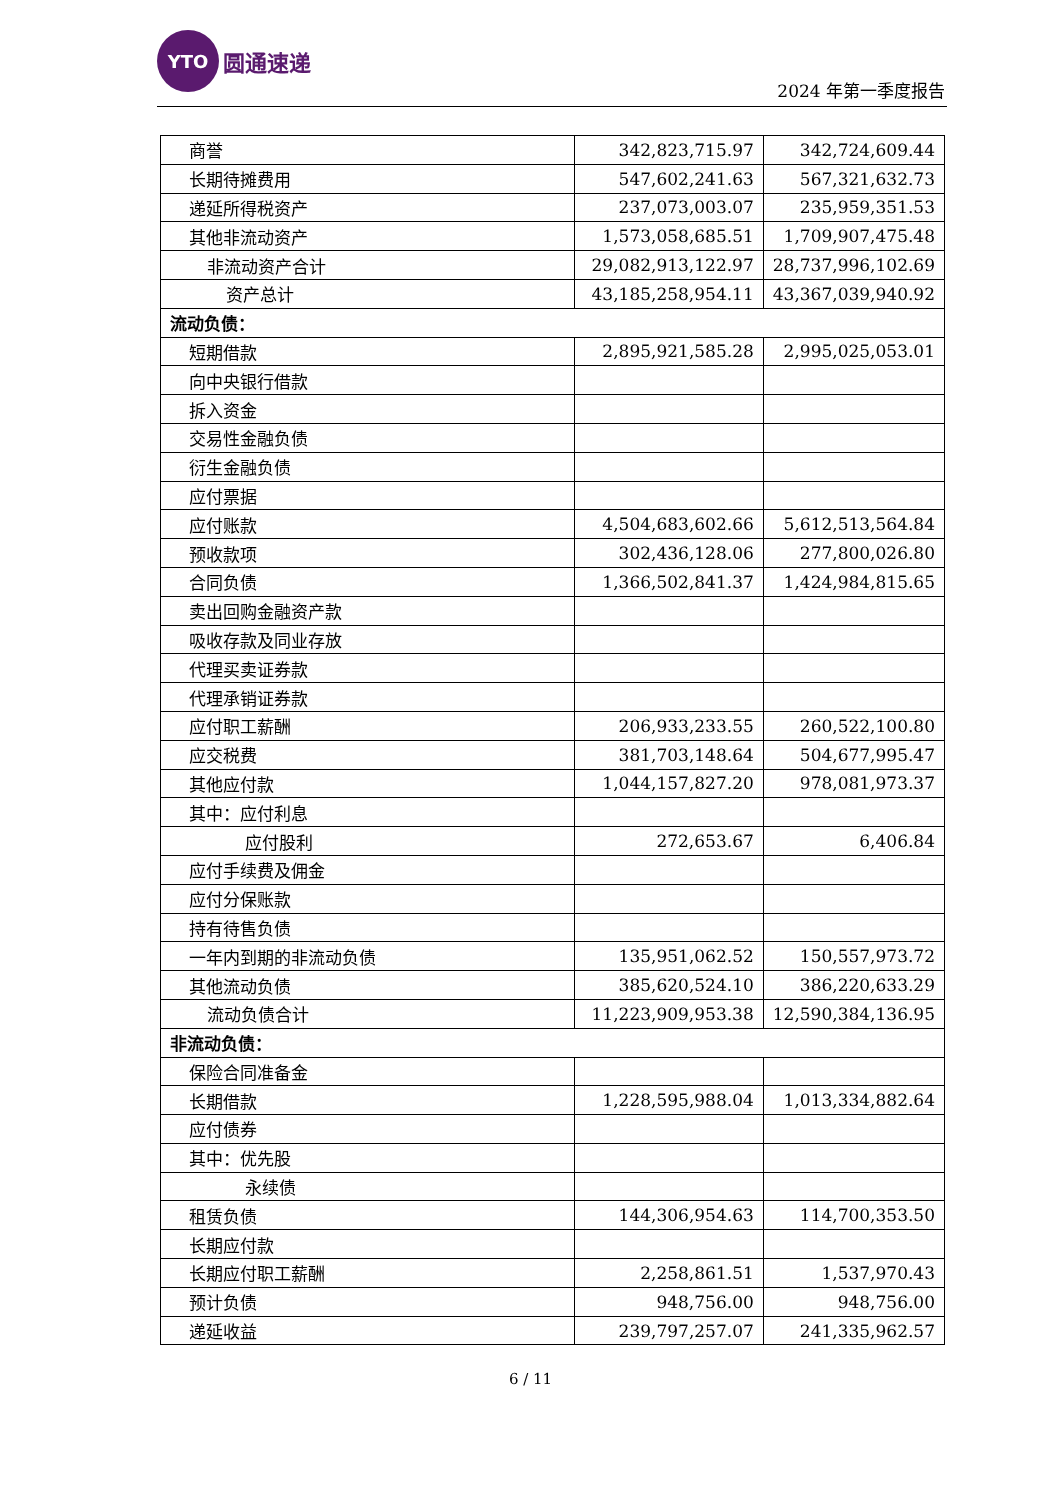YTO
圆通速递
2024 年第一季度报告
| 商誉 | 342,823,715.97 | 342,724,609.44 |
| 长期待摊费用 | 547,602,241.63 | 567,321,632.73 |
| 递延所得税资产 | 237,073,003.07 | 235,959,351.53 |
| 其他非流动资产 | 1,573,058,685.51 | 1,709,907,475.48 |
| 非流动资产合计 | 29,082,913,122.97 | 28,737,996,102.69 |
| 资产总计 | 43,185,258,954.11 | 43,367,039,940.92 |
| 流动负债： | | |
| 短期借款 | 2,895,921,585.28 | 2,995,025,053.01 |
| 向中央银行借款 | | |
| 拆入资金 | | |
| 交易性金融负债 | | |
| 衍生金融负债 | | |
| 应付票据 | | |
| 应付账款 | 4,504,683,602.66 | 5,612,513,564.84 |
| 预收款项 | 302,436,128.06 | 277,800,026.80 |
| 合同负债 | 1,366,502,841.37 | 1,424,984,815.65 |
| 卖出回购金融资产款 | | |
| 吸收存款及同业存放 | | |
| 代理买卖证券款 | | |
| 代理承销证券款 | | |
| 应付职工薪酬 | 206,933,233.55 | 260,522,100.80 |
| 应交税费 | 381,703,148.64 | 504,677,995.47 |
| 其他应付款 | 1,044,157,827.20 | 978,081,973.37 |
| 其中：应付利息 | | |
| 应付股利 | 272,653.67 | 6,406.84 |
| 应付手续费及佣金 | | |
| 应付分保账款 | | |
| 持有待售负债 | | |
| 一年内到期的非流动负债 | 135,951,062.52 | 150,557,973.72 |
| 其他流动负债 | 385,620,524.10 | 386,220,633.29 |
| 流动负债合计 | 11,223,909,953.38 | 12,590,384,136.95 |
| 非流动负债： | | |
| 保险合同准备金 | | |
| 长期借款 | 1,228,595,988.04 | 1,013,334,882.64 |
| 应付债券 | | |
| 其中：优先股 | | |
| 永续债 | | |
| 租赁负债 | 144,306,954.63 | 114,700,353.50 |
| 长期应付款 | | |
| 长期应付职工薪酬 | 2,258,861.51 | 1,537,970.43 |
| 预计负债 | 948,756.00 | 948,756.00 |
| 递延收益 | 239,797,257.07 | 241,335,962.57 |
6 / 11